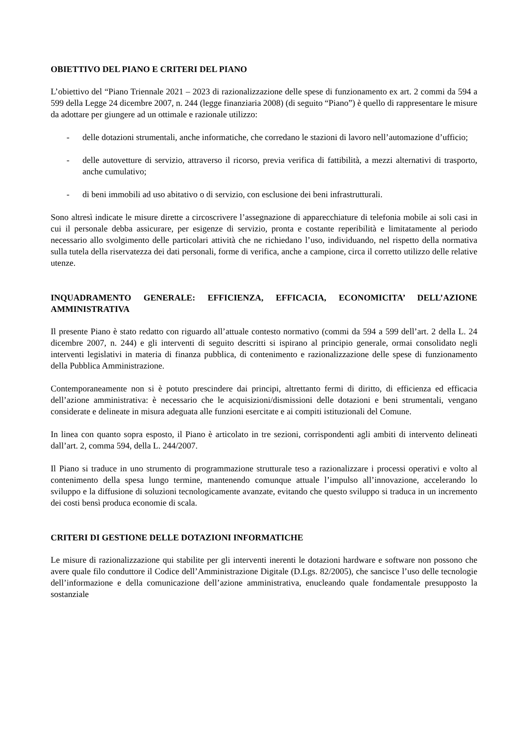OBIETTIVO DEL PIANO E CRITERI DEL PIANO
L’obiettivo del “Piano Triennale 2021 – 2023 di razionalizzazione delle spese di funzionamento ex art. 2 commi da 594 a 599 della Legge 24 dicembre 2007, n. 244 (legge finanziaria 2008) (di seguito “Piano”) è quello di rappresentare le misure da adottare per giungere ad un ottimale e razionale utilizzo:
- delle dotazioni strumentali, anche informatiche, che corredano le stazioni di lavoro nell’automazione d’ufficio;
- delle autovetture di servizio, attraverso il ricorso, previa verifica di fattibilità, a mezzi alternativi di trasporto, anche cumulativo;
- di beni immobili ad uso abitativo o di servizio, con esclusione dei beni infrastrutturali.
Sono altresì indicate le misure dirette a circoscrivere l’assegnazione di apparecchiature di telefonia mobile ai soli casi in cui il personale debba assicurare, per esigenze di servizio, pronta e costante reperibilità e limitatamente al periodo necessario allo svolgimento delle particolari attività che ne richiedano l’uso, individuando, nel rispetto della normativa sulla tutela della riservatezza dei dati personali, forme di verifica, anche a campione, circa il corretto utilizzo delle relative utenze.
INQUADRAMENTO GENERALE: EFFICIENZA, EFFICACIA, ECONOMICITA’ DELL’AZIONE AMMINISTRATIVA
Il presente Piano è stato redatto con riguardo all’attuale contesto normativo (commi da 594 a 599 dell’art. 2 della L. 24 dicembre 2007, n. 244) e gli interventi di seguito descritti si ispirano al principio generale, ormai consolidato negli interventi legislativi in materia di finanza pubblica, di contenimento e razionalizzazione delle spese di funzionamento della Pubblica Amministrazione.
Contemporaneamente non si è potuto prescindere dai principi, altrettanto fermi di diritto, di efficienza ed efficacia dell’azione amministrativa: è necessario che le acquisizioni/dismissioni delle dotazioni e beni strumentali, vengano considerate e delineate in misura adeguata alle funzioni esercitate e ai compiti istituzionali del Comune.
In linea con quanto sopra esposto, il Piano è articolato in tre sezioni, corrispondenti agli ambiti di intervento delineati dall’art. 2, comma 594, della L. 244/2007.
Il Piano si traduce in uno strumento di programmazione strutturale teso a razionalizzare i processi operativi e volto al contenimento della spesa lungo termine, mantenendo comunque attuale l’impulso all’innovazione, accelerando lo sviluppo e la diffusione di soluzioni tecnologicamente avanzate, evitando che questo sviluppo si traduca in un incremento dei costi bensì produca economie di scala.
CRITERI DI GESTIONE DELLE DOTAZIONI INFORMATICHE
Le misure di razionalizzazione qui stabilite per gli interventi inerenti le dotazioni hardware e software non possono che avere quale filo conduttore il Codice dell’Amministrazione Digitale (D.Lgs. 82/2005), che sancisce l’uso delle tecnologie dell’informazione e della comunicazione dell’azione amministrativa, enucleando quale fondamentale presupposto la sostanziale